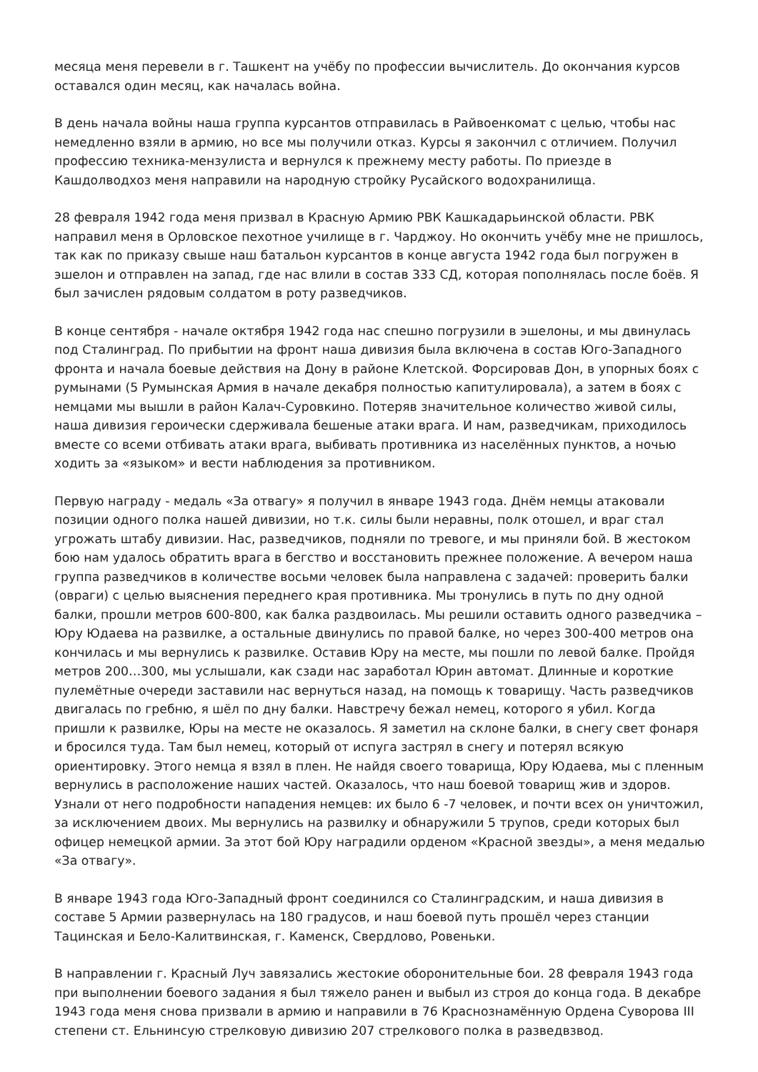месяца меня перевели в г. Ташкент на учёбу по профессии вычислитель. До окончания курсов оставался один месяц, как началась война.
В день начала войны наша группа курсантов отправилась в Райвоенкомат с целью, чтобы нас немедленно взяли в армию, но все мы получили отказ. Курсы я закончил с отличием. Получил профессию техника-мензулиста и вернулся к прежнему месту работы. По приезде в Кашдолводхоз меня направили на народную стройку Русайского водохранилища.
28 февраля 1942 года меня призвал в Красную Армию РВК Кашкадарьинской области. РВК направил меня в Орловское пехотное училище в г. Чарджоу. Но окончить учёбу мне не пришлось, так как по приказу свыше наш батальон курсантов в конце августа 1942 года был погружен в эшелон и отправлен на запад, где нас влили в состав 333 СД, которая пополнялась после боёв. Я был зачислен рядовым солдатом в роту разведчиков.
В конце сентября - начале октября 1942 года нас спешно погрузили в эшелоны, и мы двинулась под Сталинград. По прибытии на фронт наша дивизия была включена в состав Юго-Западного фронта и начала боевые действия на Дону в районе Клетской. Форсировав Дон, в упорных боях с румынами (5 Румынская Армия в начале декабря полностью капитулировала), а затем в боях с немцами мы вышли в район Калач-Суровкино. Потеряв значительное количество живой силы, наша дивизия героически сдерживала бешеные атаки врага. И нам, разведчикам, приходилось вместе со всеми отбивать атаки врага, выбивать противника из населённых пунктов, а ночью ходить за «языком» и вести наблюдения за противником.
Первую награду - медаль «За отвагу» я получил в январе 1943 года. Днём немцы атаковали позиции одного полка нашей дивизии, но т.к. силы были неравны, полк отошел, и враг стал угрожать штабу дивизии. Нас, разведчиков, подняли по тревоге, и мы приняли бой. В жестоком бою нам удалось обратить врага в бегство и восстановить прежнее положение. А вечером наша группа разведчиков в количестве восьми человек была направлена с задачей: проверить балки (овраги) с целью выяснения переднего края противника. Мы тронулись в путь по дну одной балки, прошли метров 600-800, как балка раздвоилась. Мы решили оставить одного разведчика – Юру Юдаева на развилке, а остальные двинулись по правой балке, но через 300-400 метров она кончилась и мы вернулись к развилке. Оставив Юру на месте, мы пошли по левой балке. Пройдя метров 200…300, мы услышали, как сзади нас заработал Юрин автомат. Длинные и короткие пулемётные очереди заставили нас вернуться назад, на помощь к товарищу. Часть разведчиков двигалась по гребню, я шёл по дну балки. Навстречу бежал немец, которого я убил. Когда пришли к развилке, Юры на месте не оказалось. Я заметил на склоне балки, в снегу свет фонаря и бросился туда. Там был немец, который от испуга застрял в снегу и потерял всякую ориентировку. Этого немца я взял в плен. Не найдя своего товарища, Юру Юдаева, мы с пленным вернулись в расположение наших частей. Оказалось, что наш боевой товарищ жив и здоров. Узнали от него подробности нападения немцев: их было 6 -7 человек, и почти всех он уничтожил, за исключением двоих. Мы вернулись на развилку и обнаружили 5 трупов, среди которых был офицер немецкой армии. За этот бой Юру наградили орденом «Красной звезды», а меня медалью «За отвагу».
В январе 1943 года Юго-Западный фронт соединился со Сталинградским, и наша дивизия в составе 5 Армии развернулась на 180 градусов, и наш боевой путь прошёл через станции Тацинская и Бело-Калитвинская, г. Каменск, Свердлово, Ровеньки.
В направлении г. Красный Луч завязались жестокие оборонительные бои. 28 февраля 1943 года при выполнении боевого задания я был тяжело ранен и выбыл из строя до конца года. В декабре 1943 года меня снова призвали в армию и направили в 76 Краснознамённую Ордена Суворова III степени ст. Ельнинсую стрелковую дивизию 207 стрелкового полка в разведвзвод.